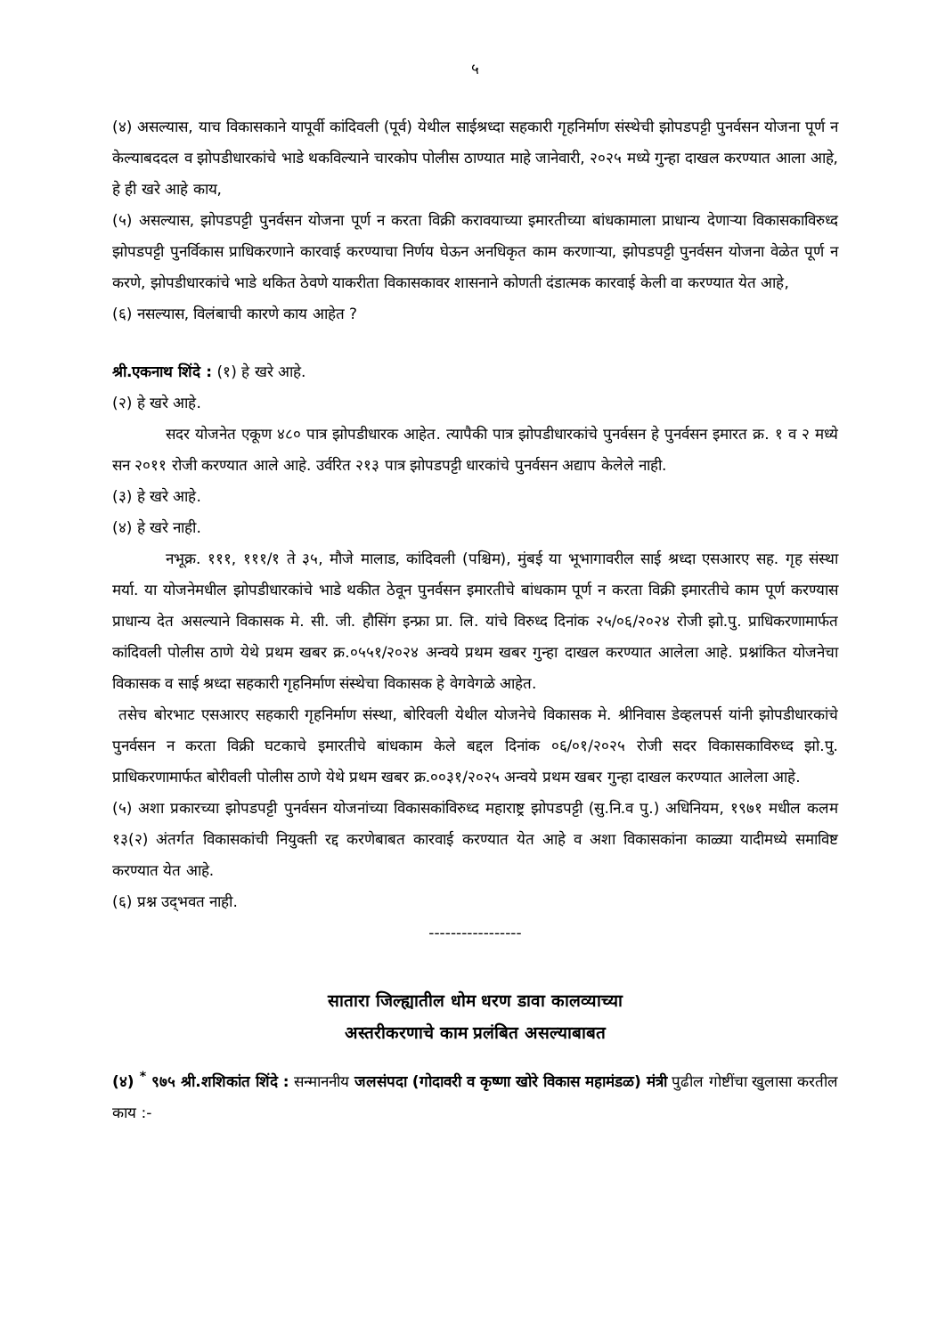५
(४) असल्यास, याच विकासकाने यापूर्वी कांदिवली (पूर्व) येथील साईश्रध्दा सहकारी गृहनिर्माण संस्थेची झोपडपट्टी पुनर्वसन योजना पूर्ण न केल्याबददल व झोपडीधारकांचे भाडे थकविल्याने चारकोप पोलीस ठाण्यात माहे जानेवारी, २०२५ मध्ये गुन्हा दाखल करण्यात आला आहे, हे ही खरे आहे काय,
(५) असल्यास, झोपडपट्टी पुनर्वसन योजना पूर्ण न करता विक्री करावयाच्या इमारतीच्या बांधकामाला प्राधान्य देणाऱ्या विकासकाविरुध्द झोपडपट्टी पुनर्विकास प्राधिकरणाने कारवाई करण्याचा निर्णय घेऊन अनधिकृत काम करणाऱ्या, झोपडपट्टी पुनर्वसन योजना वेळेत पूर्ण न करणे, झोपडीधारकांचे भाडे थकित ठेवणे याकरीता विकासकावर शासनाने कोणती दंडात्मक कारवाई केली वा करण्यात येत आहे,
(६) नसल्यास, विलंबाची कारणे काय आहेत ?
श्री.एकनाथ शिंदे : (१) हे खरे आहे.
(२) हे खरे आहे.
सदर योजनेत एकूण ४८० पात्र झोपडीधारक आहेत. त्यापैकी पात्र झोपडीधारकांचे पुनर्वसन हे पुनर्वसन इमारत क्र. १ व २ मध्ये सन २०११ रोजी करण्यात आले आहे. उर्वरित २१३ पात्र झोपडपट्टी धारकांचे पुनर्वसन अद्याप केलेले नाही.
(३) हे खरे आहे.
(४) हे खरे नाही.
नभूक्र. १११, १११/१ ते ३५, मौजे मालाड, कांदिवली (पश्चिम), मुंबई या भूभागावरील साई श्रध्दा एसआरए सह. गृह संस्था मर्या. या योजनेमधील झोपडीधारकांचे भाडे थकीत ठेवून पुनर्वसन इमारतीचे बांधकाम पूर्ण न करता विक्री इमारतीचे काम पूर्ण करण्यास प्राधान्य देत असल्याने विकासक मे. सी. जी. हौसिंग इन्फ्रा प्रा. लि. यांचे विरुध्द दिनांक २५/०६/२०२४ रोजी झो.पु. प्राधिकरणामार्फत कांदिवली पोलीस ठाणे येथे प्रथम खबर क्र.०५५१/२०२४ अन्वये प्रथम खबर गुन्हा दाखल करण्यात आलेला आहे. प्रश्नांकित योजनेचा विकासक व साई श्रध्दा सहकारी गृहनिर्माण संस्थेचा विकासक हे वेगवेगळे आहेत.
तसेच बोरभाट एसआरए सहकारी गृहनिर्माण संस्था, बोरिवली येथील योजनेचे विकासक मे. श्रीनिवास डेव्हलपर्स यांनी झोपडीधारकांचे पुनर्वसन न करता विक्री घटकाचे इमारतीचे बांधकाम केले बद्दल दिनांक ०६/०१/२०२५ रोजी सदर विकासकाविरुध्द झो.पु. प्राधिकरणामार्फत बोरीवली पोलीस ठाणे येथे प्रथम खबर क्र.००३१/२०२५ अन्वये प्रथम खबर गुन्हा दाखल करण्यात आलेला आहे.
(५) अशा प्रकारच्या झोपडपट्टी पुनर्वसन योजनांच्या विकासकांविरुध्द महाराष्ट्र झोपडपट्टी (सु.नि.व पु.) अधिनियम, १९७१ मधील कलम १३(२) अंतर्गत विकासकांची नियुक्ती रद्द करणेबाबत कारवाई करण्यात येत आहे व अशा विकासकांना काळ्या यादीमध्ये समाविष्ट करण्यात येत आहे.
(६) प्रश्न उद्‌भवत नाही.
-----------------
सातारा जिल्ह्यातील धोम धरण डावा कालव्याच्या
अस्तरीकरणाचे काम प्रलंबित असल्याबाबत
(४) <sup>*</sup> ९७५ श्री.शशिकांत शिंदे : सन्माननीय जलसंपदा (गोदावरी व कृष्णा खोरे विकास महामंडळ) मंत्री पुढील गोष्टींचा खुलासा करतील काय :-